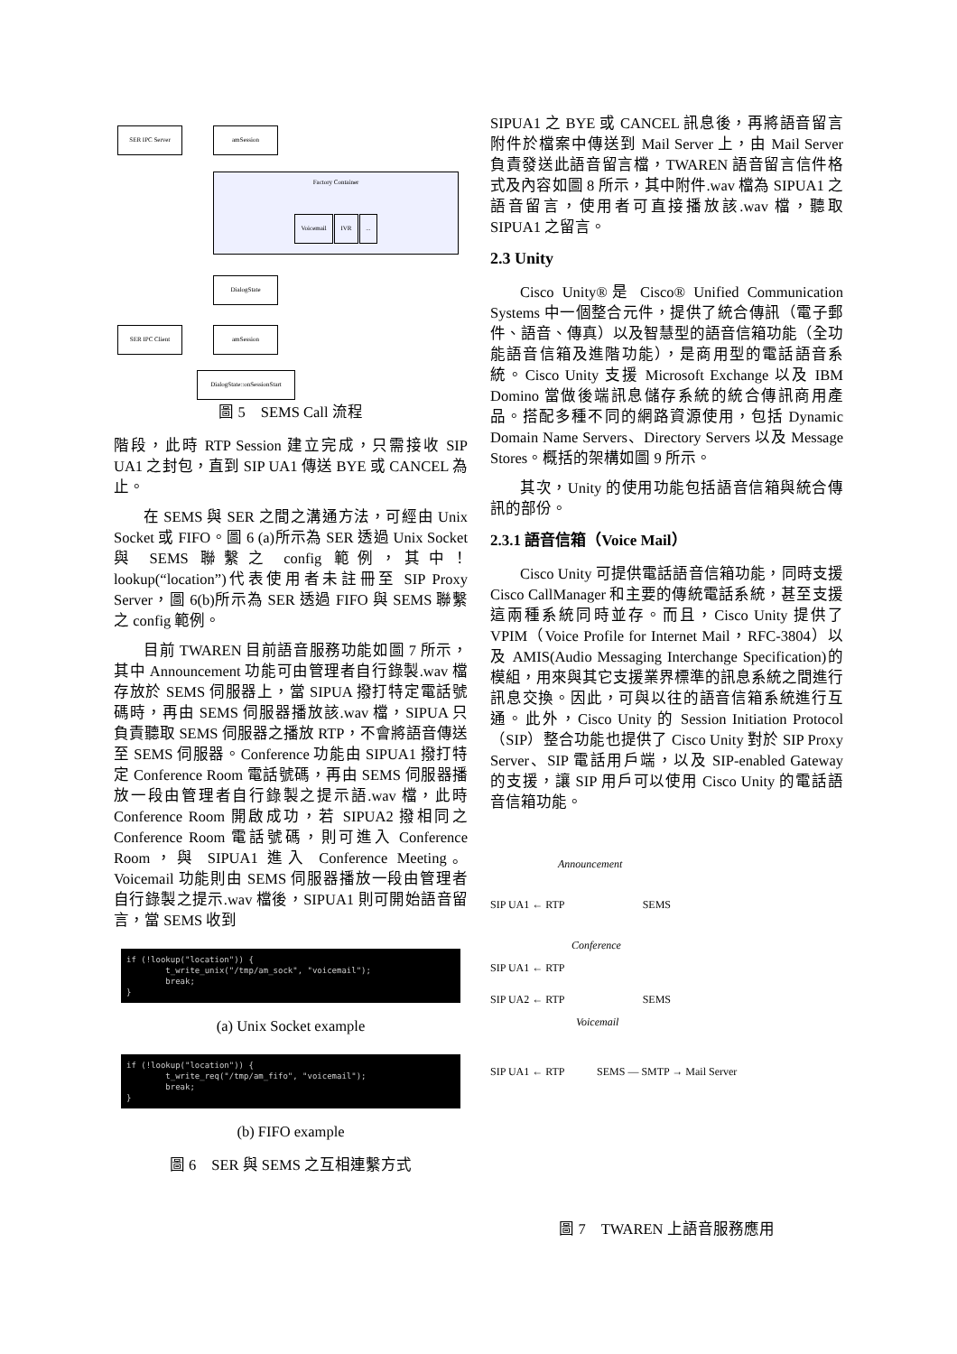SER IPC Server
amSession
Factory Container
Voicemail IVR ...
DialogState
SER IPC Client
amSession
DialogState::onSessionStart
圖 5　SEMS Call 流程
階段，此時 RTP Session 建立完成，只需接收 SIP UA1 之封包，直到 SIP UA1 傳送 BYE 或 CANCEL 為止。
在 SEMS 與 SER 之間之溝通方法，可經由 Unix Socket 或 FIFO。圖 6 (a)所示為 SER 透過 Unix Socket 與 SEMS 聯繫之 config 範例，其中！lookup(“location”)代表使用者未註冊至 SIP Proxy Server，圖 6(b)所示為 SER 透過 FIFO 與 SEMS 聯繫之 config 範例。
目前 TWAREN 目前語音服務功能如圖 7 所示，其中 Announcement 功能可由管理者自行錄製.wav 檔存放於 SEMS 伺服器上，當 SIPUA 撥打特定電話號碼時，再由 SEMS 伺服器播放該.wav 檔，SIPUA 只負責聽取 SEMS 伺服器之播放 RTP，不會將語音傳送至 SEMS 伺服器。Conference 功能由 SIPUA1 撥打特定 Conference Room 電話號碼，再由 SEMS 伺服器播放一段由管理者自行錄製之提示語.wav 檔，此時 Conference Room 開啟成功，若 SIPUA2 撥相同之 Conference Room 電話號碼，則可進入 Conference Room，與 SIPUA1 進入 Conference Meeting。Voicemail 功能則由 SEMS 伺服器播放一段由管理者自行錄製之提示.wav 檔後，SIPUA1 則可開始語音留言，當 SEMS 收到
if (!lookup("location")) { t_write_unix("/tmp/am_sock", "voicemail"); break; }
(a) Unix Socket example
if (!lookup("location")) { t_write_req("/tmp/am_fifo", "voicemail"); break; }
(b) FIFO example
圖 6　SER 與 SEMS 之互相連繫方式
SIPUA1 之 BYE 或 CANCEL 訊息後，再將語音留言附件於檔案中傳送到 Mail Server 上，由 Mail Server 負責發送此語音留言檔，TWAREN 語音留言信件格式及內容如圖 8 所示，其中附件.wav 檔為 SIPUA1 之語音留言，使用者可直接播放該.wav 檔，聽取 SIPUA1 之留言。
2.3 Unity
Cisco Unity®是 Cisco® Unified Communication Systems 中一個整合元件，提供了統合傳訊（電子郵件、語音、傳真）以及智慧型的語音信箱功能（全功能語音信箱及進階功能），是商用型的電話語音系統。Cisco Unity 支援 Microsoft Exchange 以及 IBM Domino 當做後端訊息儲存系統的統合傳訊商用產品。搭配多種不同的網路資源使用，包括 Dynamic Domain Name Servers、Directory Servers 以及 Message Stores。概括的架構如圖 9 所示。
其次，Unity 的使用功能包括語音信箱與統合傳訊的部份。
2.3.1 語音信箱（Voice Mail）
Cisco Unity 可提供電話語音信箱功能，同時支援 Cisco CallManager 和主要的傳統電話系統，甚至支援這兩種系統同時並存。而且，Cisco Unity 提供了 VPIM（Voice Profile for Internet Mail，RFC-3804）以及 AMIS(Audio Messaging Interchange Specification)的模組，用來與其它支援業界標準的訊息系統之間進行訊息交換。因此，可與以往的語音信箱系統進行互通。此外，Cisco Unity 的 Session Initiation Protocol（SIP）整合功能也提供了 Cisco Unity 對於 SIP Proxy Server、SIP 電話用戶端，以及 SIP-enabled Gateway 的支援，讓 SIP 用戶可以使用 Cisco Unity 的電話語音信箱功能。
Announcement
SIP UA1 ← RTP SEMS
Conference
SIP UA1 ← RTP
SIP UA2 ← RTP SEMS
Voicemail
SIP UA1 ← RTP　　　SEMS — SMTP → Mail Server
圖 7　TWAREN 上語音服務應用